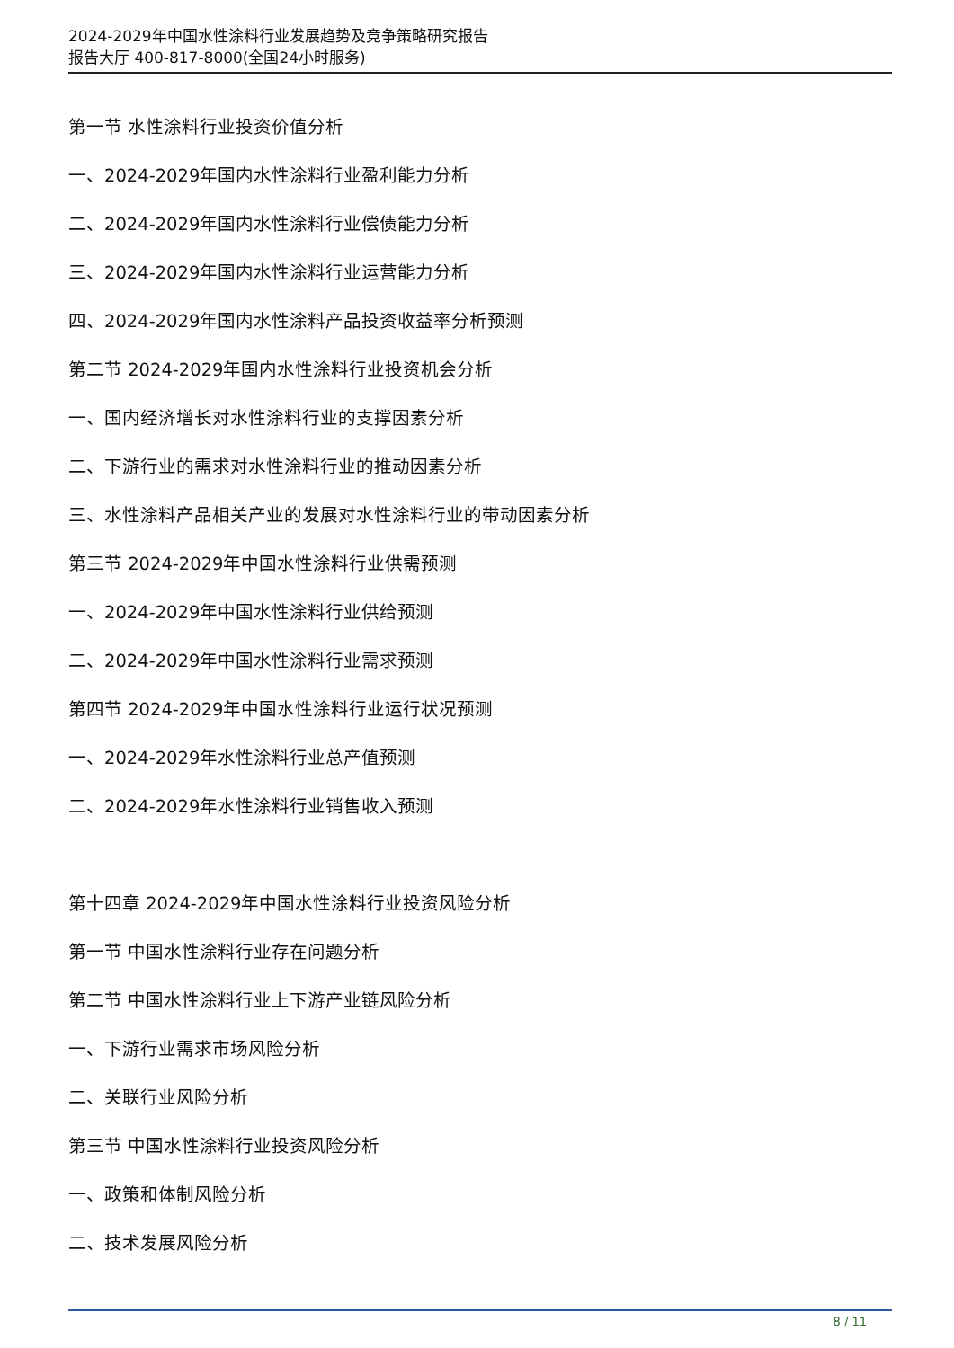2024-2029年中国水性涂料行业发展趋势及竞争策略研究报告
报告大厅 400-817-8000(全国24小时服务)
第一节 水性涂料行业投资价值分析
一、2024-2029年国内水性涂料行业盈利能力分析
二、2024-2029年国内水性涂料行业偿债能力分析
三、2024-2029年国内水性涂料行业运营能力分析
四、2024-2029年国内水性涂料产品投资收益率分析预测
第二节 2024-2029年国内水性涂料行业投资机会分析
一、国内经济增长对水性涂料行业的支撑因素分析
二、下游行业的需求对水性涂料行业的推动因素分析
三、水性涂料产品相关产业的发展对水性涂料行业的带动因素分析
第三节 2024-2029年中国水性涂料行业供需预测
一、2024-2029年中国水性涂料行业供给预测
二、2024-2029年中国水性涂料行业需求预测
第四节 2024-2029年中国水性涂料行业运行状况预测
一、2024-2029年水性涂料行业总产值预测
二、2024-2029年水性涂料行业销售收入预测
第十四章 2024-2029年中国水性涂料行业投资风险分析
第一节 中国水性涂料行业存在问题分析
第二节 中国水性涂料行业上下游产业链风险分析
一、下游行业需求市场风险分析
二、关联行业风险分析
第三节 中国水性涂料行业投资风险分析
一、政策和体制风险分析
二、技术发展风险分析
8 / 11